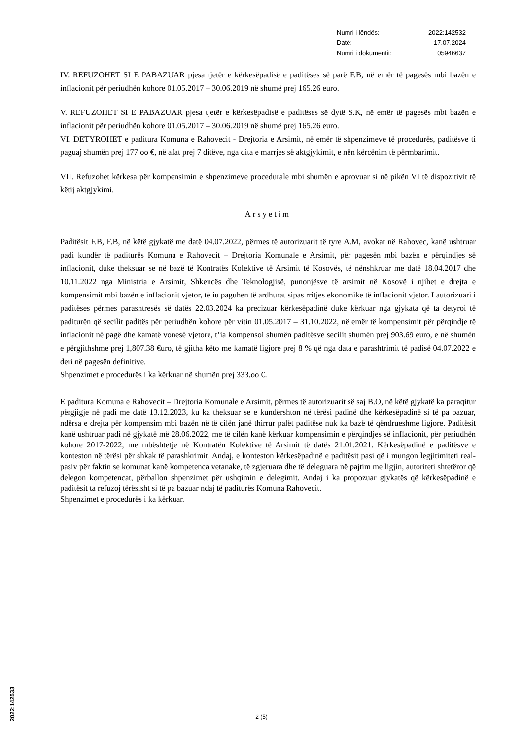| Numri i lëndës: | 2022:142532 |
| Datë: | 17.07.2024 |
| Numri i dokumentit: | 05946637 |
IV. REFUZOHET SI E PABAZUAR pjesa tjetër e kërkesëpadisë e paditëses së parë F.B, në emër të pagesës mbi bazën e inflacionit për periudhën kohore 01.05.2017 – 30.06.2019 në shumë prej 165.26 euro.
V. REFUZOHET SI E PABAZUAR pjesa tjetër e kërkesëpadisë e paditëses së dytë S.K, në emër të pagesës mbi bazën e inflacionit për periudhën kohore 01.05.2017 – 30.06.2019 në shumë prej 165.26 euro.
VI. DETYROHET e paditura Komuna e Rahovecit - Drejtoria e Arsimit, në emër të shpenzimeve të procedurës, paditësve ti paguaj shumën prej 177.oo €, në afat prej 7 ditëve, nga dita e marrjes së aktgjykimit, e nën kërcënim të përmbarimit.
VII. Refuzohet kërkesa për kompensimin e shpenzimeve procedurale mbi shumën e aprovuar si në pikën VI të dispozitivit të këtij aktgjykimi.
Arsyetim
Paditësit F.B, F.B, në këtë gjykatë me datë 04.07.2022, përmes të autorizuarit të tyre A.M, avokat në Rahovec, kanë ushtruar padi kundër të paditurës Komuna e Rahovecit – Drejtoria Komunale e Arsimit, për pagesën mbi bazën e përqindjes së inflacionit, duke theksuar se në bazë të Kontratës Kolektive të Arsimit të Kosovës, të nënshkruar me datë 18.04.2017 dhe 10.11.2022 nga Ministria e Arsimit, Shkencës dhe Teknologjisë, punonjësve të arsimit në Kosovë i njihet e drejta e kompensimit mbi bazën e inflacionit vjetor, të iu paguhen të ardhurat sipas rritjes ekonomike të inflacionit vjetor. I autorizuari i paditëses përmes parashtresës së datës 22.03.2024 ka precizuar kërkesëpadinë duke kërkuar nga gjykata që ta detyroi të paditurën që secilit paditës për periudhën kohore për vitin 01.05.2017 – 31.10.2022, në emër të kompensimit për përqindje të inflacionit në pagë dhe kamatë vonesë vjetore, t’ia kompensoi shumën paditësve secilit shumën prej 903.69 euro, e në shumën e përgjithshme prej 1,807.38 €uro, të gjitha këto me kamatë ligjore prej 8 % që nga data e parashtrimit të padisë 04.07.2022 e deri në pagesën definitive.
Shpenzimet e procedurës i ka kërkuar në shumën prej 333.oo €.
E paditura Komuna e Rahovecit – Drejtoria Komunale e Arsimit, përmes të autorizuarit së saj B.O, në këtë gjykatë ka paraqitur përgjigje në padi me datë 13.12.2023, ku ka theksuar se e kundërshton në tërësi padinë dhe kërkesëpadinë si të pa bazuar, ndërsa e drejta për kompensim mbi bazën në të cilën janë thirrur palët paditëse nuk ka bazë të qëndrueshme ligjore. Paditësit kanë ushtruar padi në gjykatë më 28.06.2022, me të cilën kanë kërkuar kompensimin e përqindjes së inflacionit, për periudhën kohore 2017-2022, me mbështetje në Kontratën Kolektive të Arsimit të datës 21.01.2021. Kërkesëpadinë e paditësve e konteston në tërësi për shkak të parashkrimit. Andaj, e konteston kërkesëpadinë e paditësit pasi që i mungon legjitimiteti real-pasiv për faktin se komunat kanë kompetenca vetanake, të zgjeruara dhe të deleguara në pajtim me ligjin, autoriteti shtetëror që delegon kompetencat, përballon shpenzimet për ushqimin e delegimit. Andaj i ka propozuar gjykatës që kërkesëpadinë e paditësit ta refuzoj tërësisht si të pa bazuar ndaj të paditurës Komuna Rahovecit.
Shpenzimet e procedurës i ka kërkuar.
2022:142533
2 (5)